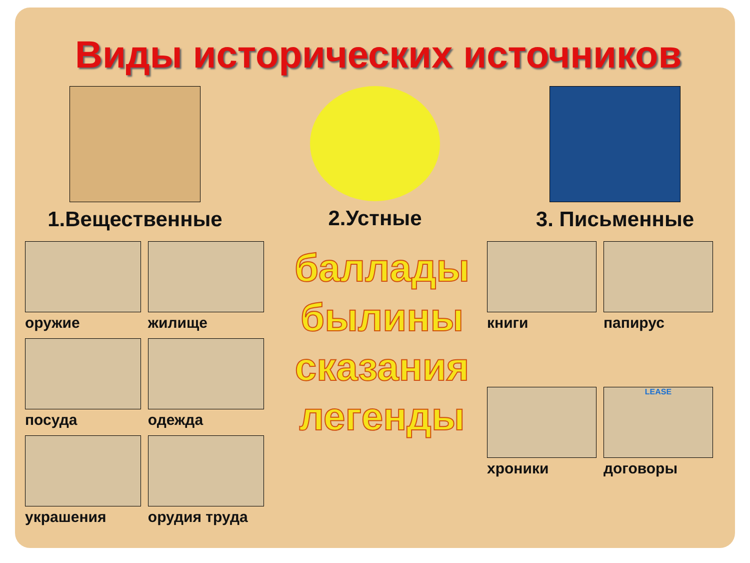Виды исторических источников
1.Вещественные 2.Устные 3. Письменные
оружие
жилище
посуда
одежда
украшения
орудия труда
баллады
былины
сказания
легенды
книги
папирус
хроники
LEASE
договоры